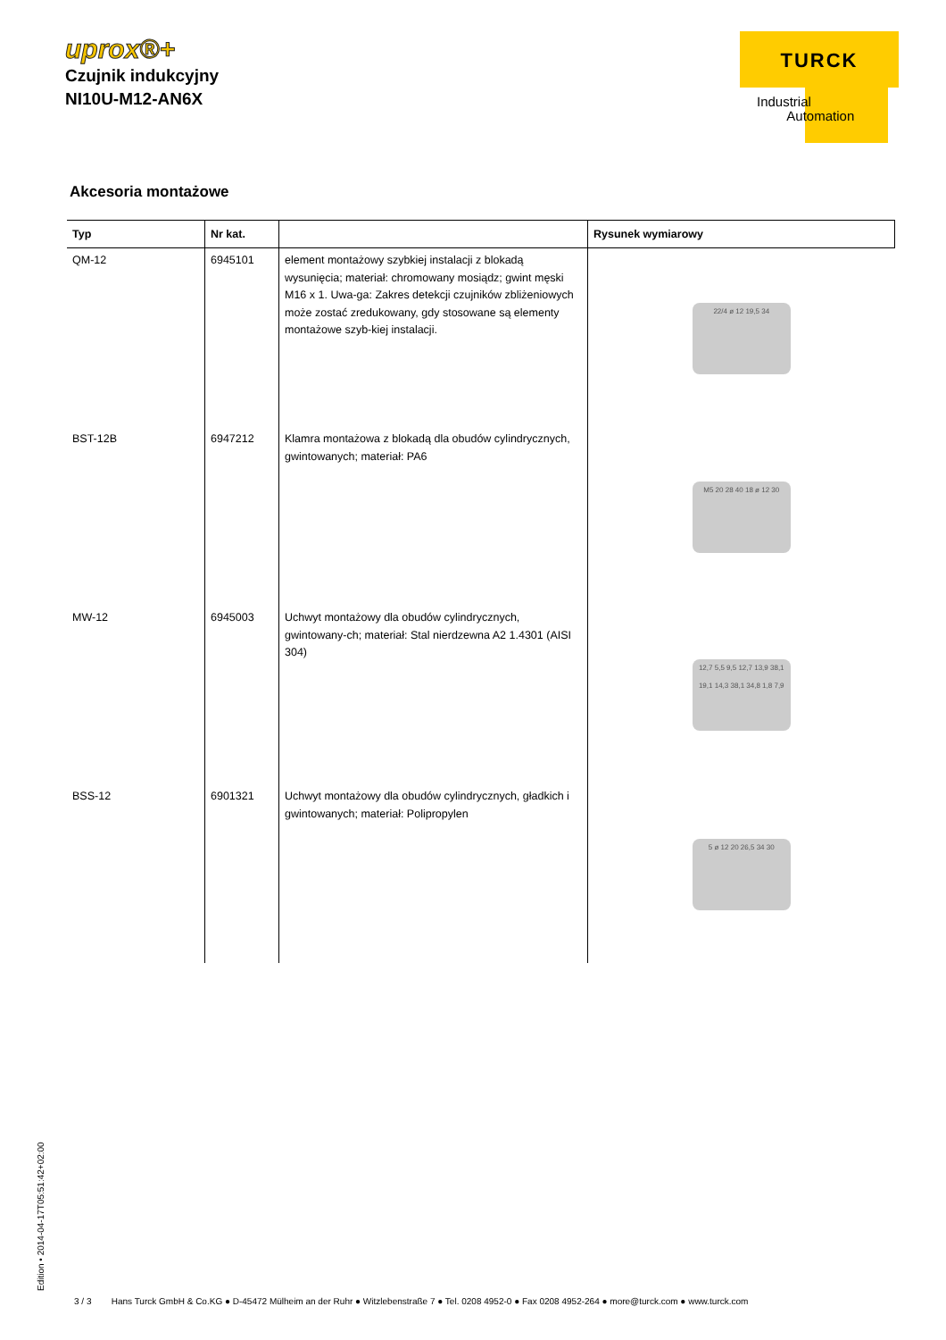uprox®+
Czujnik indukcyjny
NI10U-M12-AN6X
TURCK
Industrial
Automation
Akcesoria montażowe
| Typ | Nr kat. | | Rysunek wymiarowy |
| --- | --- | --- | --- |
| QM-12 | 6945101 | element montażowy szybkiej instalacji z blokadą wysunięcia; materiał: chromowany mosiądz; gwint męski M16 x 1. Uwa-ga: Zakres detekcji czujników zbliżeniowych może zostać zredukowany, gdy stosowane są elementy montażowe szyb-kiej instalacji. | 22/4 ø 12 19,5 34 |
| BST-12B | 6947212 | Klamra montażowa z blokadą dla obudów cylindrycznych, gwintowanych; materiał: PA6 | M5 20 28 40 18 ø 12 30 |
| MW-12 | 6945003 | Uchwyt montażowy dla obudów cylindrycznych, gwintowany-ch; materiał: Stal nierdzewna A2 1.4301 (AISI 304) | 12,7 5,5 9,5 12,7 13,9 38,1 19,1 14,3 38,1 34,8 1,8 7,9 |
| BSS-12 | 6901321 | Uchwyt montażowy dla obudów cylindrycznych, gładkich i gwintowanych; materiał: Polipropylen | 5 ø 12 20 26,5 34 30 |
Edition • 2014-04-17T05:51:42+02:00
3 / 3 Hans Turck GmbH & Co.KG ● D-45472 Mülheim an der Ruhr ● Witzlebenstraße 7 ● Tel. 0208 4952-0 ● Fax 0208 4952-264 ● more@turck.com ● www.turck.com